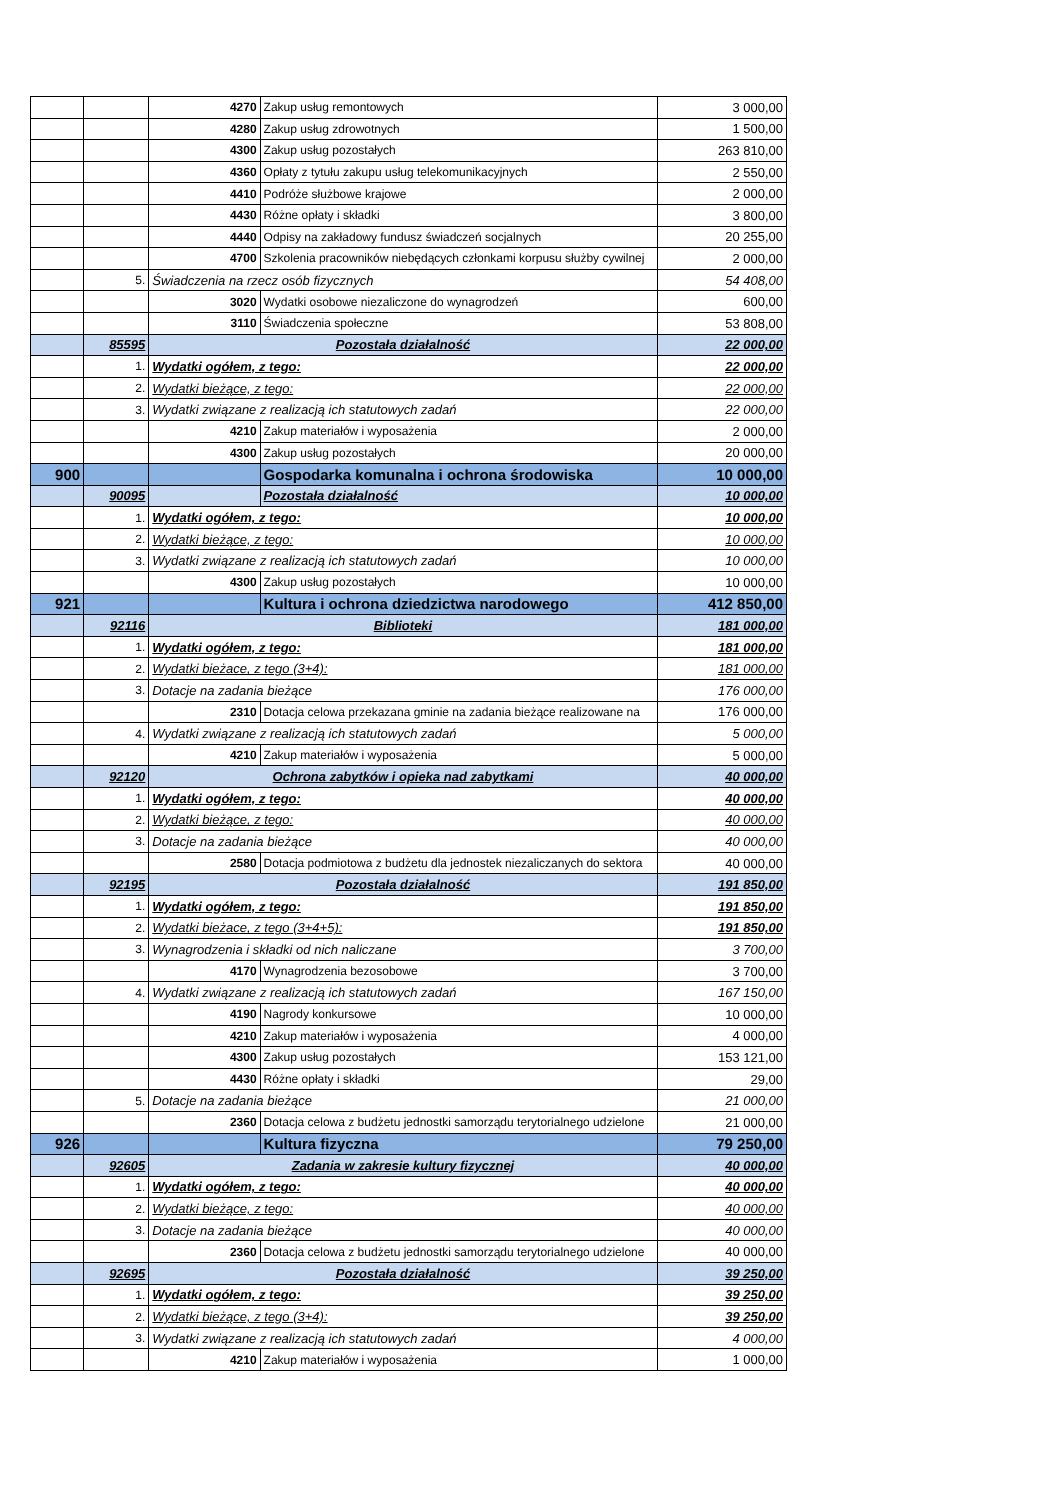| | | 4270 | Zakup usług remontowych | 3 000,00 |
| | | 4280 | Zakup usług zdrowotnych | 1 500,00 |
| | | 4300 | Zakup usług pozostałych | 263 810,00 |
| | | 4360 | Opłaty z tytułu zakupu usług telekomunikacyjnych | 2 550,00 |
| | | 4410 | Podróże służbowe krajowe | 2 000,00 |
| | | 4430 | Różne opłaty i składki | 3 800,00 |
| | | 4440 | Odpisy na zakładowy fundusz świadczeń socjalnych | 20 255,00 |
| | | 4700 | Szkolenia pracowników niebędących członkami korpusu służby cywilnej | 2 000,00 |
| | 5. | Świadczenia na rzecz osób fizycznych | | 54 408,00 |
| | | 3020 | Wydatki osobowe niezaliczone do wynagrodzeń | 600,00 |
| | | 3110 | Świadczenia społeczne | 53 808,00 |
| | 85595 | Pozostała działalność | | 22 000,00 |
| | 1. | Wydatki ogółem, z tego: | | 22 000,00 |
| | 2. | Wydatki bieżące, z tego: | | 22 000,00 |
| | 3. | Wydatki związane z realizacją ich statutowych zadań | | 22 000,00 |
| | | 4210 | Zakup materiałów i wyposażenia | 2 000,00 |
| | | 4300 | Zakup usług pozostałych | 20 000,00 |
| 900 | | | Gospodarka komunalna i ochrona środowiska | 10 000,00 |
| | 90095 | | Pozostała działalność | 10 000,00 |
| | 1. | Wydatki ogółem, z tego: | | 10 000,00 |
| | 2. | Wydatki bieżące, z tego: | | 10 000,00 |
| | 3. | Wydatki związane z realizacją ich statutowych zadań | | 10 000,00 |
| | | 4300 | Zakup usług pozostałych | 10 000,00 |
| 921 | | | Kultura i ochrona dziedzictwa narodowego | 412 850,00 |
| | 92116 | Biblioteki | | 181 000,00 |
| | 1. | Wydatki ogółem, z tego: | | 181 000,00 |
| | 2. | Wydatki bieżace, z tego (3+4): | | 181 000,00 |
| | 3. | Dotacje na zadania bieżące | | 176 000,00 |
| | | 2310 | Dotacja celowa przekazana gminie na zadania bieżące realizowane na | 176 000,00 |
| | 4. | Wydatki związane z realizacją ich statutowych zadań | | 5 000,00 |
| | | 4210 | Zakup materiałów i wyposażenia | 5 000,00 |
| | 92120 | Ochrona zabytków i opieka nad zabytkami | | 40 000,00 |
| | 1. | Wydatki ogółem, z tego: | | 40 000,00 |
| | 2. | Wydatki bieżące, z tego: | | 40 000,00 |
| | 3. | Dotacje na zadania bieżące | | 40 000,00 |
| | | 2580 | Dotacja podmiotowa z budżetu dla jednostek niezaliczanych do sektora | 40 000,00 |
| | 92195 | Pozostała działalność | | 191 850,00 |
| | 1. | Wydatki ogółem, z tego: | | 191 850,00 |
| | 2. | Wydatki bieżace, z tego (3+4+5): | | 191 850,00 |
| | 3. | Wynagrodzenia i składki od nich naliczane | | 3 700,00 |
| | | 4170 | Wynagrodzenia bezosobowe | 3 700,00 |
| | 4. | Wydatki związane z realizacją ich statutowych zadań | | 167 150,00 |
| | | 4190 | Nagrody konkursowe | 10 000,00 |
| | | 4210 | Zakup materiałów i wyposażenia | 4 000,00 |
| | | 4300 | Zakup usług pozostałych | 153 121,00 |
| | | 4430 | Różne opłaty i składki | 29,00 |
| | 5. | Dotacje na zadania bieżące | | 21 000,00 |
| | | 2360 | Dotacja celowa z budżetu jednostki samorządu terytorialnego udzielone | 21 000,00 |
| 926 | | | Kultura fizyczna | 79 250,00 |
| | 92605 | Zadania w zakresie kultury fizycznej | | 40 000,00 |
| | 1. | Wydatki ogółem, z tego: | | 40 000,00 |
| | 2. | Wydatki bieżące, z tego: | | 40 000,00 |
| | 3. | Dotacje na zadania bieżące | | 40 000,00 |
| | | 2360 | Dotacja celowa z budżetu jednostki samorządu terytorialnego udzielone | 40 000,00 |
| | 92695 | Pozostała działalność | | 39 250,00 |
| | 1. | Wydatki ogółem, z tego: | | 39 250,00 |
| | 2. | Wydatki bieżące, z tego (3+4): | | 39 250,00 |
| | 3. | Wydatki związane z realizacją ich statutowych zadań | | 4 000,00 |
| | | 4210 | Zakup materiałów i wyposażenia | 1 000,00 |